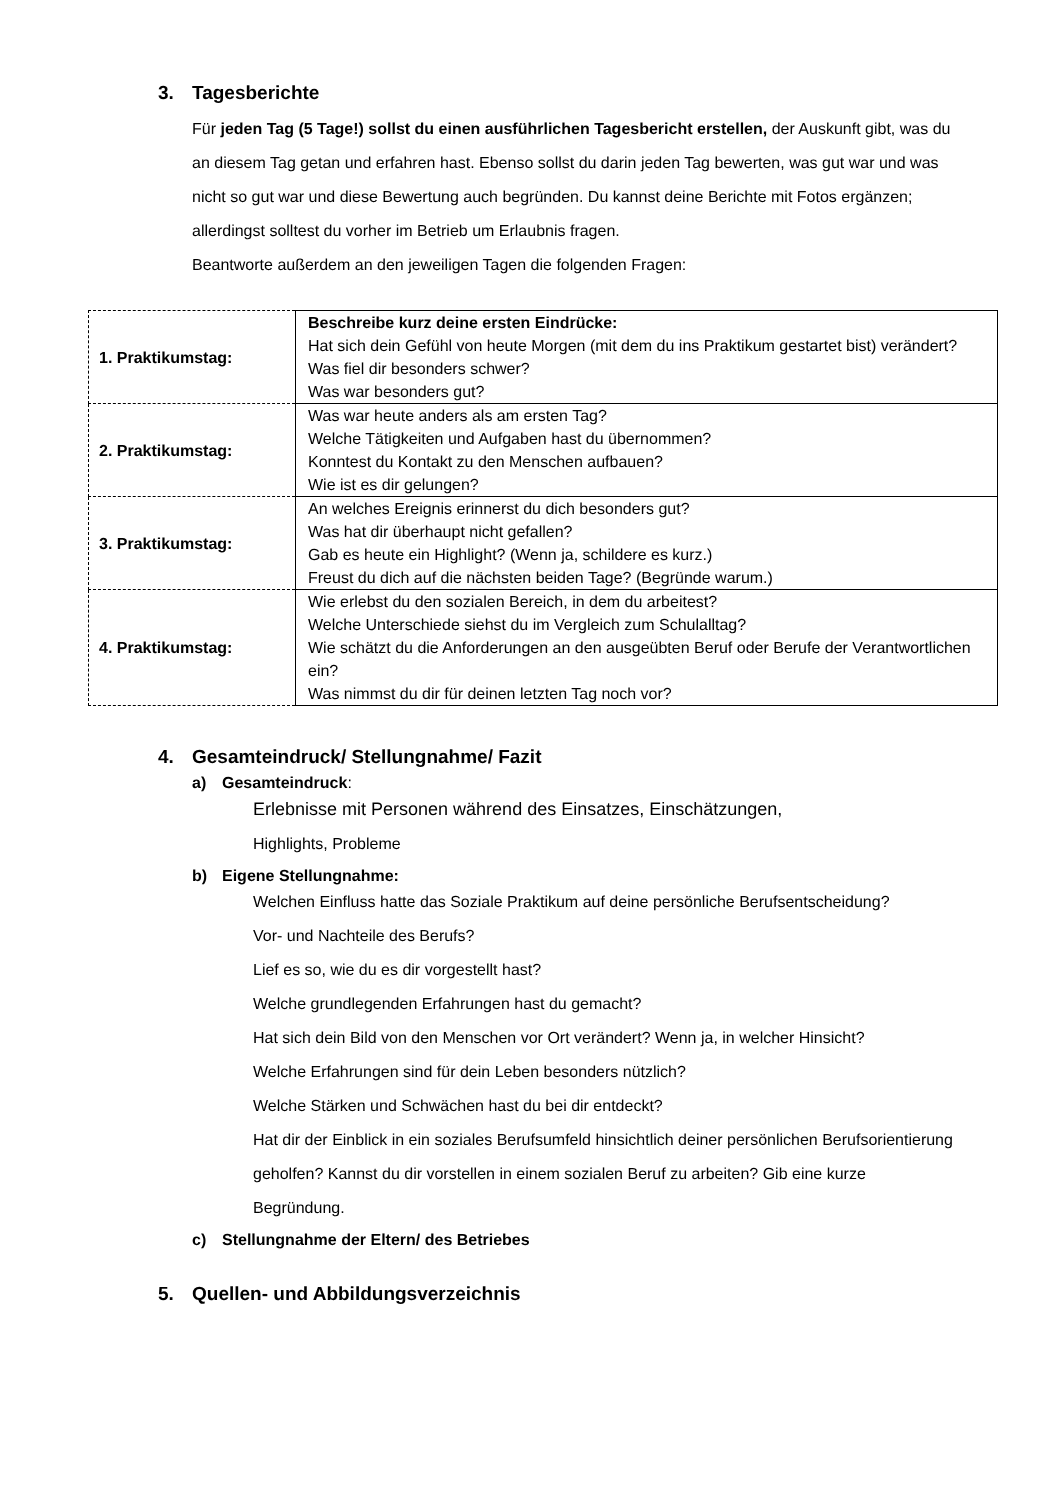3. Tagesberichte
Für jeden Tag (5 Tage!) sollst du einen ausführlichen Tagesbericht erstellen, der Auskunft gibt, was du an diesem Tag getan und erfahren hast. Ebenso sollst du darin jeden Tag bewerten, was gut war und was nicht so gut war und diese Bewertung auch begründen. Du kannst deine Berichte mit Fotos ergänzen; allerdingst solltest du vorher im Betrieb um Erlaubnis fragen.
Beantworte außerdem an den jeweiligen Tagen die folgenden Fragen:
| 1. Praktikumstag: | Beschreibe kurz deine ersten Eindrücke: Hat sich dein Gefühl von heute Morgen (mit dem du ins Praktikum gestartet bist) verändert? Was fiel dir besonders schwer? Was war besonders gut? |
| 2. Praktikumstag: | Was war heute anders als am ersten Tag? Welche Tätigkeiten und Aufgaben hast du übernommen? Konntest du Kontakt zu den Menschen aufbauen? Wie ist es dir gelungen? |
| 3. Praktikumstag: | An welches Ereignis erinnerst du dich besonders gut? Was hat dir überhaupt nicht gefallen? Gab es heute ein Highlight? (Wenn ja, schildere es kurz.) Freust du dich auf die nächsten beiden Tage? (Begründe warum.) |
| 4. Praktikumstag: | Wie erlebst du den sozialen Bereich, in dem du arbeitest? Welche Unterschiede siehst du im Vergleich zum Schulalltag? Wie schätzt du die Anforderungen an den ausgeübten Beruf oder Berufe der Verantwortlichen ein? Was nimmst du dir für deinen letzten Tag noch vor? |
4. Gesamteindruck/ Stellungnahme/ Fazit
a) Gesamteindruck:
Erlebnisse mit Personen während des Einsatzes, Einschätzungen,
Highlights, Probleme
b) Eigene Stellungnahme:
Welchen Einfluss hatte das Soziale Praktikum auf deine persönliche Berufsentscheidung?
Vor- und Nachteile des Berufs?
Lief es so, wie du es dir vorgestellt hast?
Welche grundlegenden Erfahrungen hast du gemacht?
Hat sich dein Bild von den Menschen vor Ort verändert? Wenn ja, in welcher Hinsicht?
Welche Erfahrungen sind für dein Leben besonders nützlich?
Welche Stärken und Schwächen hast du bei dir entdeckt?
Hat dir der Einblick in ein soziales Berufsumfeld hinsichtlich deiner persönlichen Berufsorientierung geholfen? Kannst du dir vorstellen in einem sozialen Beruf zu arbeiten? Gib eine kurze Begründung.
c) Stellungnahme der Eltern/ des Betriebes
5. Quellen- und Abbildungsverzeichnis